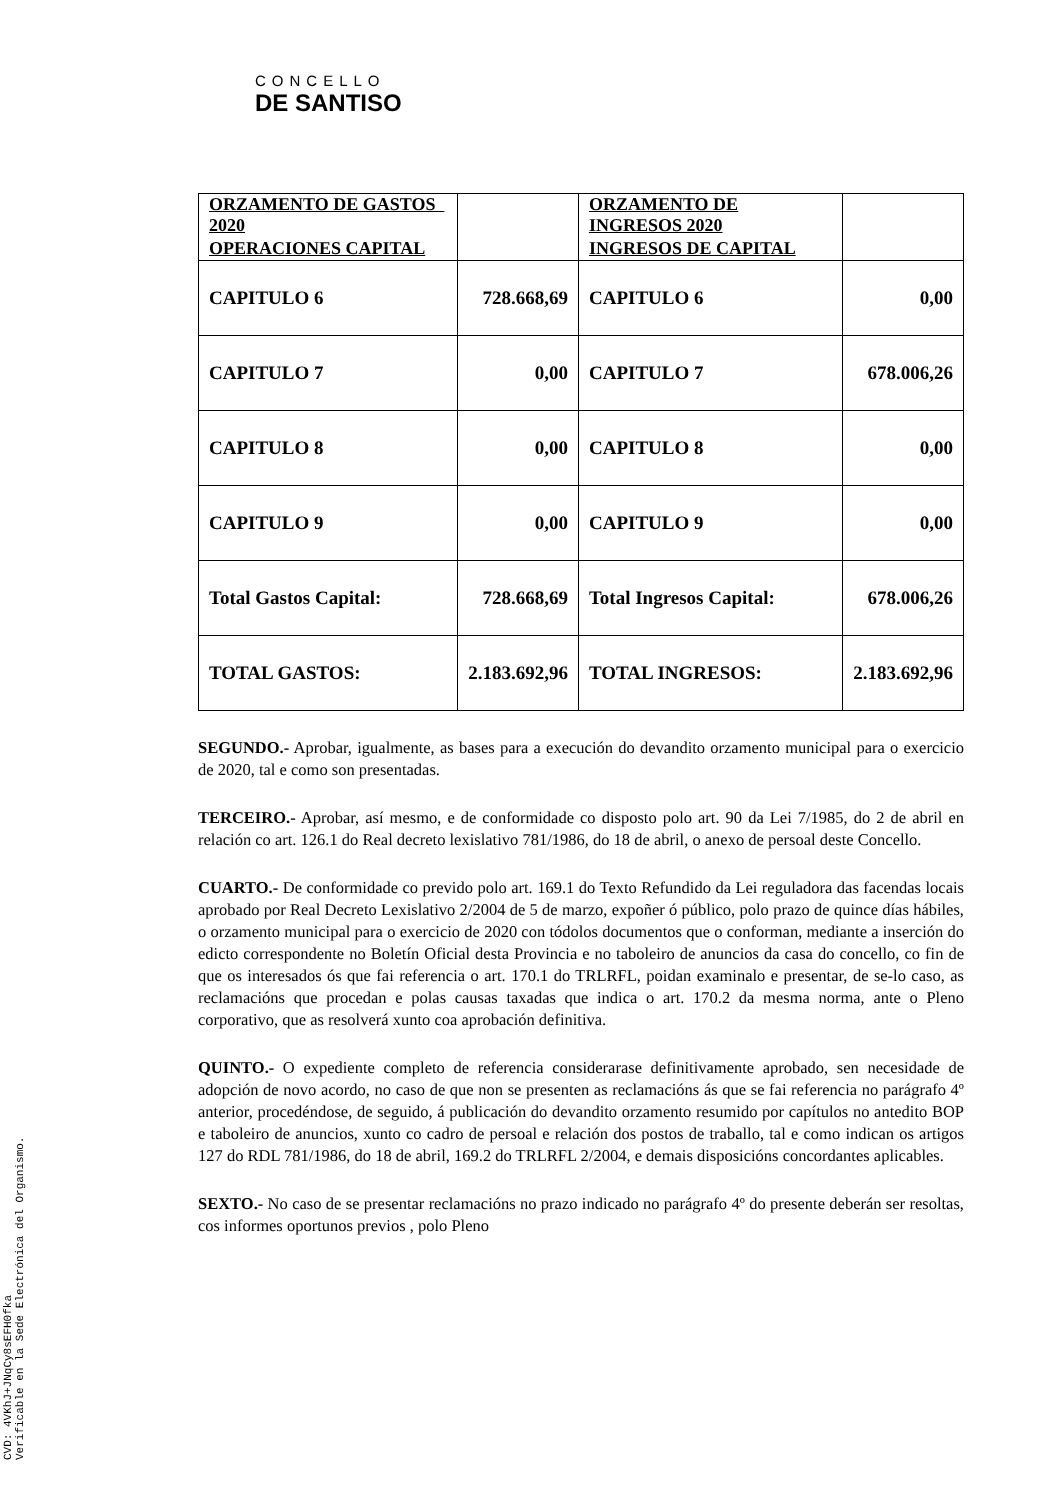CONCELLO
DE SANTISO
| ORZAMENTO DE GASTOS 2020 | | ORZAMENTO DE INGRESOS 2020 | |
| OPERACIONES CAPITAL | | INGRESOS DE CAPITAL | |
| CAPITULO 6 | 728.668,69 | CAPITULO 6 | 0,00 |
| CAPITULO 7 | 0,00 | CAPITULO 7 | 678.006,26 |
| CAPITULO 8 | 0,00 | CAPITULO 8 | 0,00 |
| CAPITULO 9 | 0,00 | CAPITULO 9 | 0,00 |
| Total Gastos Capital: | 728.668,69 | Total Ingresos Capital: | 678.006,26 |
| TOTAL GASTOS: | 2.183.692,96 | TOTAL INGRESOS: | 2.183.692,96 |
SEGUNDO.- Aprobar, igualmente, as bases para a execución do devandito orzamento municipal para o exercicio de 2020, tal e como son presentadas.
TERCEIRO.- Aprobar, así mesmo, e de conformidade co disposto polo art. 90 da Lei 7/1985, do 2 de abril en relación co art. 126.1 do Real decreto lexislativo 781/1986, do 18 de abril, o anexo de persoal deste Concello.
CUARTO.- De conformidade co prevido polo art. 169.1 do Texto Refundido da Lei reguladora das facendas locais aprobado por Real Decreto Lexislativo 2/2004 de 5 de marzo, expoñer ó público, polo prazo de quince días hábiles, o orzamento municipal para o exercicio de 2020 con tódolos documentos que o conforman, mediante a inserción do edicto correspondente no Boletín Oficial desta Provincia e no taboleiro de anuncios da casa do concello, co fin de que os interesados ós que fai referencia o art. 170.1 do TRLRFL, poidan examinalo e presentar, de se-lo caso, as reclamacións que procedan e polas causas taxadas que indica o art. 170.2 da mesma norma, ante o Pleno corporativo, que as resolverá xunto coa aprobación definitiva.
QUINTO.- O expediente completo de referencia considerarase definitivamente aprobado, sen necesidade de adopción de novo acordo, no caso de que non se presenten as reclamacións ás que se fai referencia no parágrafo 4º anterior, procedéndose, de seguido, á publicación do devandito orzamento resumido por capítulos no antedito BOP e taboleiro de anuncios, xunto co cadro de persoal e relación dos postos de traballo, tal e como indican os artigos 127 do RDL 781/1986, do 18 de abril, 169.2 do TRLRFL 2/2004, e demais disposicións concordantes aplicables.
SEXTO.- No caso de se presentar reclamacións no prazo indicado no parágrafo 4º do presente deberán ser resoltas, cos informes oportunos previos , polo Pleno
CVD: 4VKhJ+JNqCy8sEFH0fka
Verificable en la Sede Electrónica del Organismo.